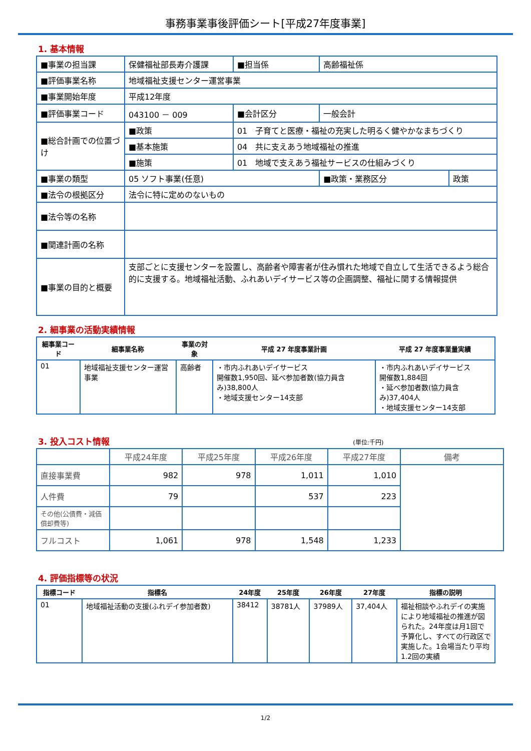事務事業事後評価シート[平成27年度事業]
1. 基本情報
| ■事業の担当課 | 保健福祉部長寿介護課 | | ■担当係 | 高齢福祉係 | |
| ■評価事業名称 | 地域福祉支援センター運営事業 | | | | |
| ■事業開始年度 | 平成12年度 | | | | |
| ■評価事業コード | 043100 － 009 | | ■会計区分 | 一般会計 | |
| ■総合計画での位置づけ | ■政策 | 01 子育てと医療・福祉の充実した明るく健やかなまちづくり | | | |
| | ■基本施策 | 04 共に支えあう地域福祉の推進 | | | |
| | ■施策 | 01 地域で支えあう福祉サービスの仕組みづくり | | | |
| ■事業の類型 | 05 ソフト事業(任意) | | | ■政策・業務区分 | 政策 |
| ■法令の根拠区分 | 法令に特に定めのないもの | | | | |
| ■法令等の名称 | | | | | |
| ■関連計画の名称 | | | | | |
| ■事業の目的と概要 | 支部ごとに支援センターを設置し、高齢者や障害者が住み慣れた地域で自立して生活できるよう総合的に支援する。地域福祉活動、ふれあいデイサービス等の企画調整、福祉に関する情報提供 | | | | |
2. 細事業の活動実績情報
| 細事業コード | 細事業名称 | 事業の対象 | 平成 27 年度事業計画 | 平成 27 年度事業量実績 |
| --- | --- | --- | --- | --- |
| 01 | 地域福祉支援センター運営事業 | 高齢者 | ・市内ふれあいデイサービス 開催数1,950回、延べ参加者数(協力員含み)38,800人 ・地域支援センター14支部 | ・市内ふれあいデイサービス 開催数1,884回 ・延べ参加者数(協力員含み)37,404人 ・地域支援センター14支部 |
3. 投入コスト情報 (単位:千円)
| | 平成24年度 | 平成25年度 | 平成26年度 | 平成27年度 | 備考 |
| --- | --- | --- | --- | --- | --- |
| 直接事業費 | 982 | 978 | 1,011 | 1,010 | |
| 人件費 | 79 | | 537 | 223 | |
| その他(公債費・減価償却費等) | | | | | |
| フルコスト | 1,061 | 978 | 1,548 | 1,233 | |
4. 評価指標等の状況
| 指標コード | 指標名 | 24年度 | 25年度 | 26年度 | 27年度 | 指標の説明 |
| --- | --- | --- | --- | --- | --- | --- |
| 01 | 地域福祉活動の支援(ふれデイ参加者数) | 38412 | 38781人 | 37989人 | 37,404人 | 福祉相談やふれデイの実施により地域福祉の推進が図られた。24年度は月1回で予算化し、すべての行政区で実施した。1会場当たり平均1.2回の実績 |
1/2